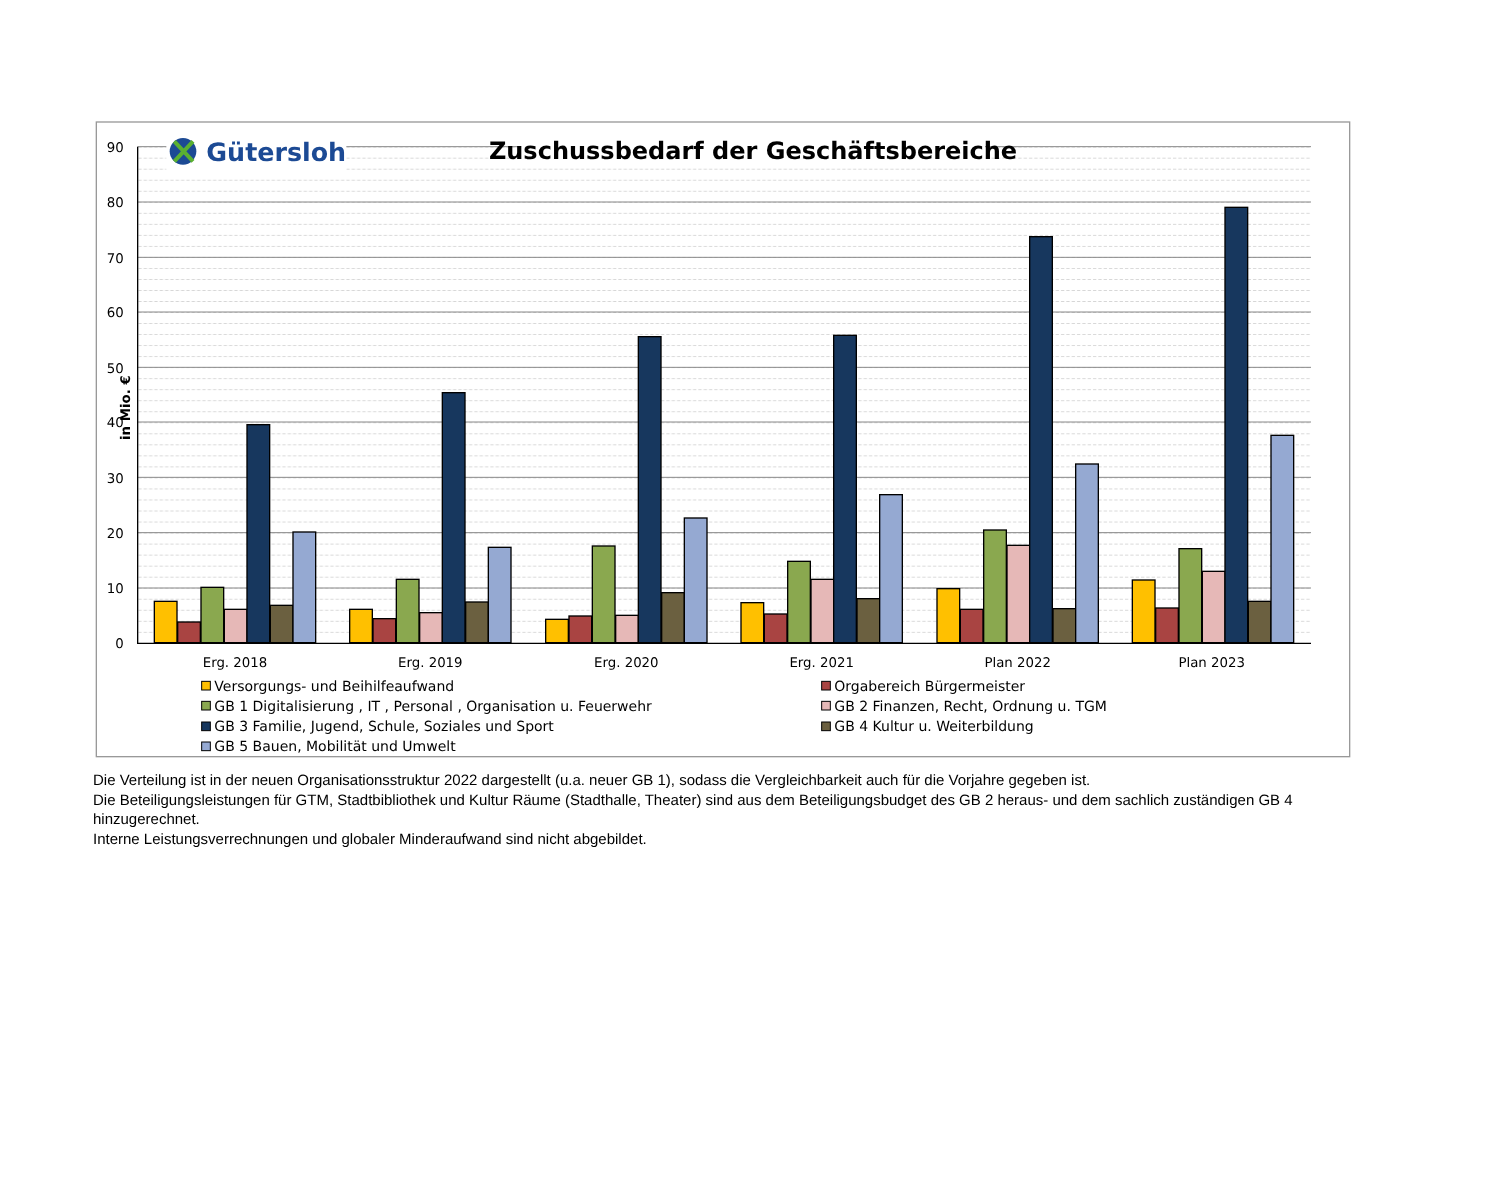90
80
70
60
50
40
30
20
10
0
in Mio. €
Gütersloh
Zuschussbedarf der Geschäftsbereiche
Erg. 2018
Erg. 2019
Erg. 2020
Erg. 2021
Plan 2022
Plan 2023
Versorgungs- und Beihilfeaufwand
Orgabereich Bürgermeister
GB 1 Digitalisierung , IT , Personal , Organisation u. Feuerwehr
GB 2 Finanzen, Recht, Ordnung u. TGM
GB 3 Familie, Jugend, Schule, Soziales und Sport
GB 4 Kultur u. Weiterbildung
GB 5 Bauen, Mobilität und Umwelt
Die Verteilung ist in der neuen Organisationsstruktur 2022 dargestellt (u.a. neuer GB 1), sodass die Vergleichbarkeit auch für die Vorjahre gegeben ist.
Die Beteiligungsleistungen für GTM, Stadtbibliothek und Kultur Räume (Stadthalle, Theater) sind aus dem Beteiligungsbudget des GB 2 heraus- und dem sachlich zuständigen GB 4 hinzugerechnet.
Interne Leistungsverrechnungen und globaler Minderaufwand sind nicht abgebildet.